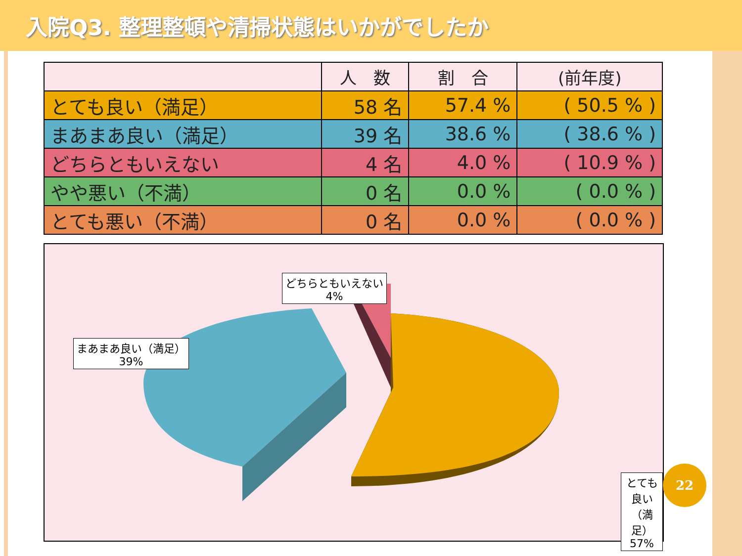入院Q3. 整理整頓や清掃状態はいかがでしたか
| | 人 数 | 割 合 | (前年度) |
| --- | --- | --- | --- |
| とても良い（満足） | 58 名 | 57.4 % | ( 50.5 % ) |
| まあまあ良い（満足） | 39 名 | 38.6 % | ( 38.6 % ) |
| どちらともいえない | 4 名 | 4.0 % | ( 10.9 % ) |
| やや悪い（不満） | 0 名 | 0.0 % | ( 0.0 % ) |
| とても悪い（不満） | 0 名 | 0.0 % | ( 0.0 % ) |
どちらともいえない
4%
まあまあ良い（満足）
39%
とても良い（満足）
57%
22